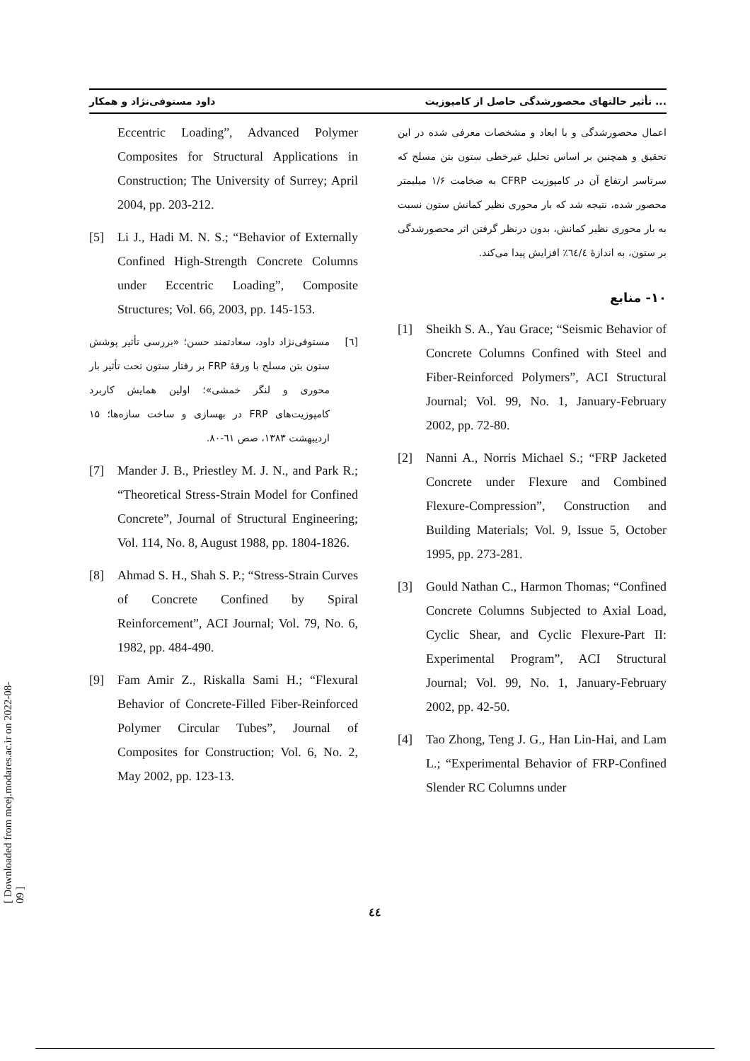داود مستوفی‌نژاد و همکار تأثیر حالتهای محصورشدگی حاصل از کامپوزیت ...
اعمال محصورشدگی و با ابعاد و مشخصات معرفی شده در این تحقیق و همچنین بر اساس تحلیل غیرخطی ستون بتن مسلح که سرتاسر ارتفاع آن در کامپوزیت CFRP به ضخامت ۱/۶ میلیمتر محصور شده، نتیجه شد که بار محوری نظیر کمانش ستون نسبت به بار محوری نظیر کمانش، بدون درنظر گرفتن اثر محصورشدگی بر ستون، به اندازهٔ ٦٤/٤٪ افزایش پیدا می‌کند.
۱۰- منابع
[1] Sheikh S. A., Yau Grace; “Seismic Behavior of Concrete Columns Confined with Steel and Fiber-Reinforced Polymers”, ACI Structural Journal; Vol. 99, No. 1, January-February 2002, pp. 72-80.
[2] Nanni A., Norris Michael S.; “FRP Jacketed Concrete under Flexure and Combined Flexure-Compression”, Construction and Building Materials; Vol. 9, Issue 5, October 1995, pp. 273-281.
[3] Gould Nathan C., Harmon Thomas; “Confined Concrete Columns Subjected to Axial Load, Cyclic Shear, and Cyclic Flexure-Part II: Experimental Program”, ACI Structural Journal; Vol. 99, No. 1, January-February 2002, pp. 42-50.
[4] Tao Zhong, Teng J. G., Han Lin-Hai, and Lam L.; “Experimental Behavior of FRP-Confined Slender RC Columns under
Eccentric Loading”, Advanced Polymer Composites for Structural Applications in Construction; The University of Surrey; April 2004, pp. 203-212.
[5] Li J., Hadi M. N. S.; “Behavior of Externally Confined High-Strength Concrete Columns under Eccentric Loading”, Composite Structures; Vol. 66, 2003, pp. 145-153.
[٦] مستوفی‌نژاد داود، سعادتمند حسن؛ «بررسی تأثیر پوشش ستون بتن مسلح با ورقهٔ FRP بر رفتار ستون تحت تأثیر بار محوری و لنگر خمشی»؛ اولین همایش کاربرد کامپوزیت‌های FRP در بهسازی و ساخت سازه‌ها؛ ۱۵ اردیبهشت ۱۳۸۳، صص ٦۱-۸۰.
[7] Mander J. B., Priestley M. J. N., and Park R.; “Theoretical Stress-Strain Model for Confined Concrete”, Journal of Structural Engineering; Vol. 114, No. 8, August 1988, pp. 1804-1826.
[8] Ahmad S. H., Shah S. P.; “Stress-Strain Curves of Concrete Confined by Spiral Reinforcement”, ACI Journal; Vol. 79, No. 6, 1982, pp. 484-490.
[9] Fam Amir Z., Riskalla Sami H.; “Flexural Behavior of Concrete-Filled Fiber-Reinforced Polymer Circular Tubes”, Journal of Composites for Construction; Vol. 6, No. 2, May 2002, pp. 123-13.
٤٤
[ Downloaded from mcej.modares.ac.ir on 2022-08-09 ]